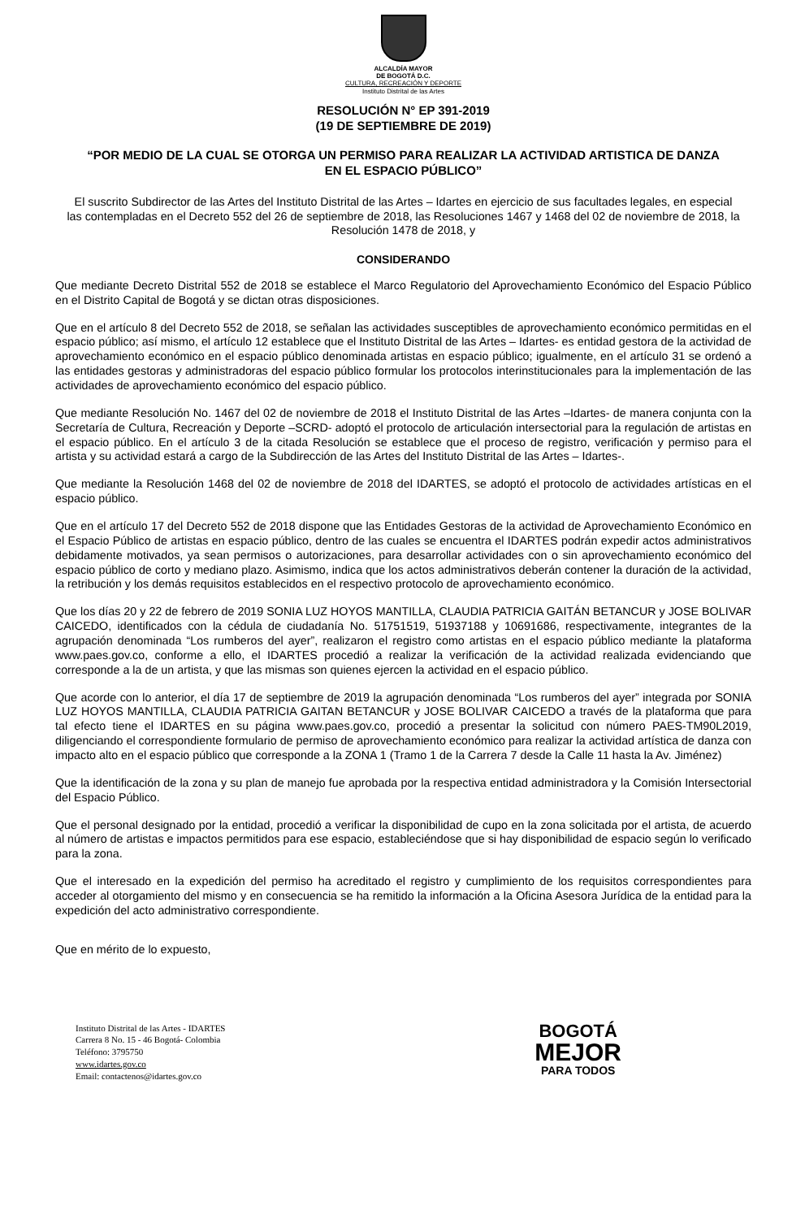ALCALDÍA MAYOR
DE BOGOTÁ D.C.
CULTURA, RECREACIÓN Y DEPORTE
Instituto Distrital de las Artes
RESOLUCIÓN N° EP 391-2019
(19 DE SEPTIEMBRE DE 2019)
“POR MEDIO DE LA CUAL SE OTORGA UN PERMISO PARA REALIZAR LA ACTIVIDAD ARTISTICA DE DANZA EN EL ESPACIO PÚBLICO”
El suscrito Subdirector de las Artes del Instituto Distrital de las Artes – Idartes en ejercicio de sus facultades legales, en especial las contempladas en el Decreto 552 del 26 de septiembre de 2018, las Resoluciones 1467 y 1468 del 02 de noviembre de 2018, la Resolución 1478 de 2018, y
CONSIDERANDO
Que mediante Decreto Distrital 552 de 2018 se establece el Marco Regulatorio del Aprovechamiento Económico del Espacio Público en el Distrito Capital de Bogotá y se dictan otras disposiciones.
Que en el artículo 8 del Decreto 552 de 2018, se señalan las actividades susceptibles de aprovechamiento económico permitidas en el espacio público; así mismo, el artículo 12 establece que el Instituto Distrital de las Artes – Idartes- es entidad gestora de la actividad de aprovechamiento económico en el espacio público denominada artistas en espacio público; igualmente, en el artículo 31 se ordenó a las entidades gestoras y administradoras del espacio público formular los protocolos interinstitucionales para la implementación de las actividades de aprovechamiento económico del espacio público.
Que mediante Resolución No. 1467 del 02 de noviembre de 2018 el Instituto Distrital de las Artes –Idartes- de manera conjunta con la Secretaría de Cultura, Recreación y Deporte –SCRD- adoptó el protocolo de articulación intersectorial para la regulación de artistas en el espacio público. En el artículo 3 de la citada Resolución se establece que el proceso de registro, verificación y permiso para el artista y su actividad estará a cargo de la Subdirección de las Artes del Instituto Distrital de las Artes – Idartes-.
Que mediante la Resolución 1468 del 02 de noviembre de 2018 del IDARTES, se adoptó el protocolo de actividades artísticas en el espacio público.
Que en el artículo 17 del Decreto 552 de 2018 dispone que las Entidades Gestoras de la actividad de Aprovechamiento Económico en el Espacio Público de artistas en espacio público, dentro de las cuales se encuentra el IDARTES podrán expedir actos administrativos debidamente motivados, ya sean permisos o autorizaciones, para desarrollar actividades con o sin aprovechamiento económico del espacio público de corto y mediano plazo. Asimismo, indica que los actos administrativos deberán contener la duración de la actividad, la retribución y los demás requisitos establecidos en el respectivo protocolo de aprovechamiento económico.
Que los días 20 y 22 de febrero de 2019 SONIA LUZ HOYOS MANTILLA, CLAUDIA PATRICIA GAITÁN BETANCUR y JOSE BOLIVAR CAICEDO, identificados con la cédula de ciudadanía No. 51751519, 51937188 y 10691686, respectivamente, integrantes de la agrupación denominada “Los rumberos del ayer”, realizaron el registro como artistas en el espacio público mediante la plataforma www.paes.gov.co, conforme a ello, el IDARTES procedió a realizar la verificación de la actividad realizada evidenciando que corresponde a la de un artista, y que las mismas son quienes ejercen la actividad en el espacio público.
Que acorde con lo anterior, el día 17 de septiembre de 2019 la agrupación denominada “Los rumberos del ayer” integrada por SONIA LUZ HOYOS MANTILLA, CLAUDIA PATRICIA GAITAN BETANCUR y JOSE BOLIVAR CAICEDO a través de la plataforma que para tal efecto tiene el IDARTES en su página www.paes.gov.co, procedió a presentar la solicitud con número PAES-TM90L2019, diligenciando el correspondiente formulario de permiso de aprovechamiento económico para realizar la actividad artística de danza con impacto alto en el espacio público que corresponde a la ZONA 1 (Tramo 1 de la Carrera 7 desde la Calle 11 hasta la Av. Jiménez)
Que la identificación de la zona y su plan de manejo fue aprobada por la respectiva entidad administradora y la Comisión Intersectorial del Espacio Público.
Que el personal designado por la entidad, procedió a verificar la disponibilidad de cupo en la zona solicitada por el artista, de acuerdo al número de artistas e impactos permitidos para ese espacio, estableciéndose que si hay disponibilidad de espacio según lo verificado para la zona.
Que el interesado en la expedición del permiso ha acreditado el registro y cumplimiento de los requisitos correspondientes para acceder al otorgamiento del mismo y en consecuencia se ha remitido la información a la Oficina Asesora Jurídica de la entidad para la expedición del acto administrativo correspondiente.
Que en mérito de lo expuesto,
Instituto Distrital de las Artes - IDARTES
Carrera 8 No. 15 - 46 Bogotá- Colombia
Teléfono: 3795750
www.idartes.gov.co
Email: contactenos@idartes.gov.co
BOGOTÁ
MEJOR
PARA TODOS